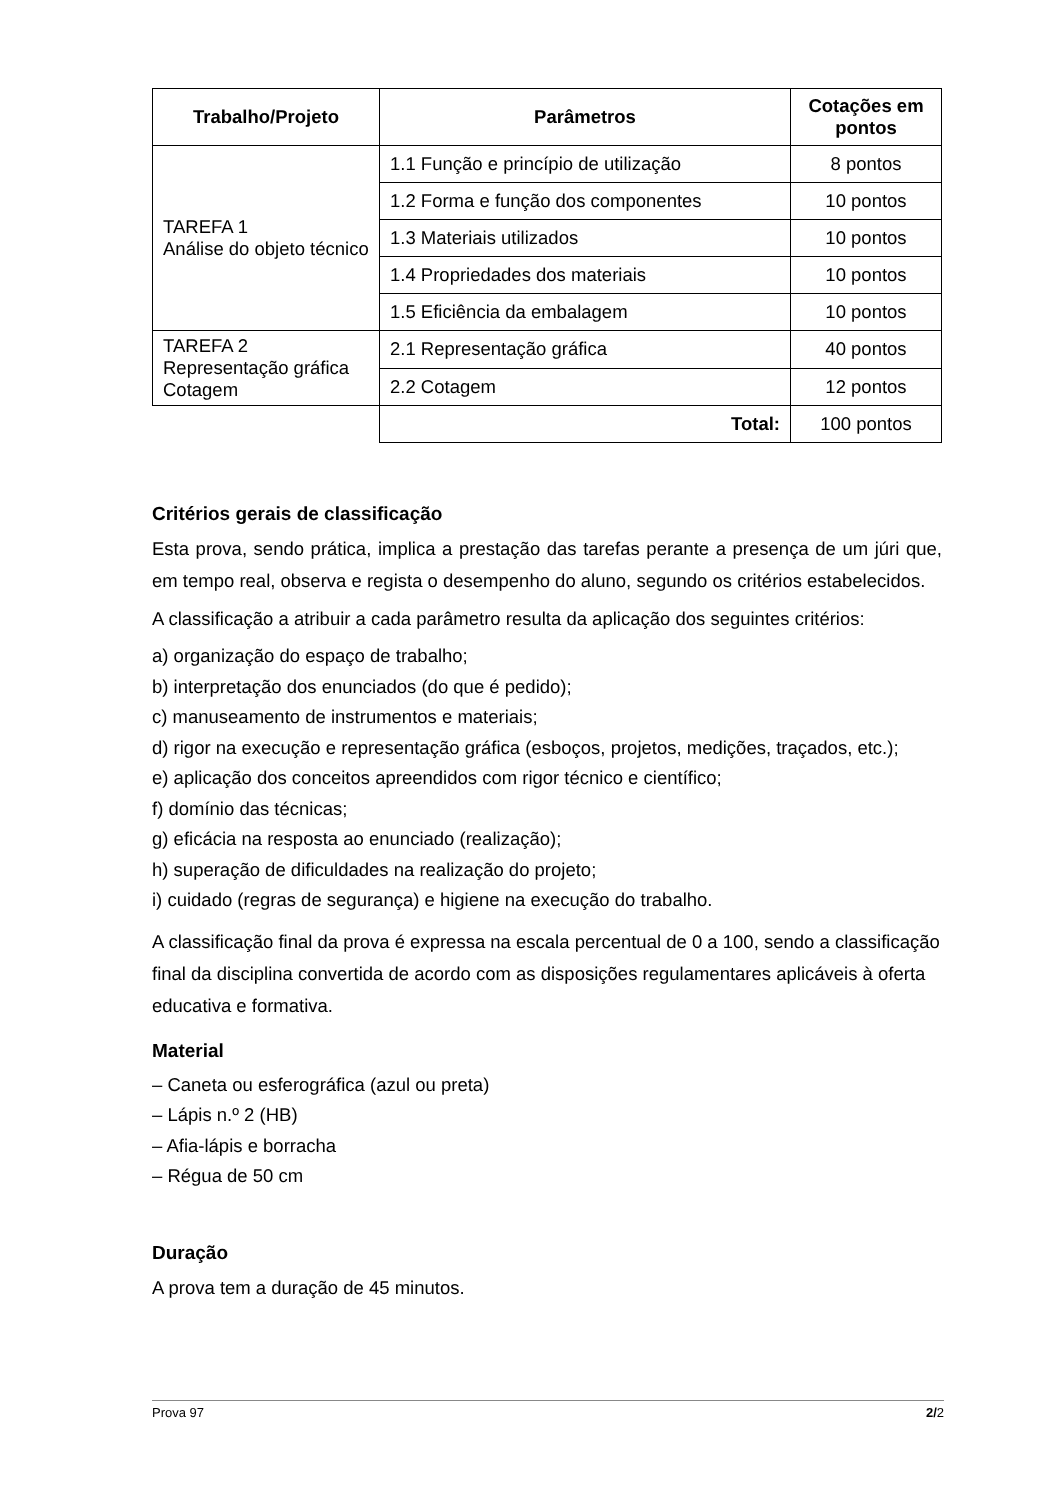| Trabalho/Projeto | Parâmetros | Cotações em pontos |
| --- | --- | --- |
| TAREFA 1 Análise do objeto técnico | 1.1 Função e princípio de utilização | 8 pontos |
| | 1.2 Forma e função dos componentes | 10 pontos |
| | 1.3 Materiais utilizados | 10 pontos |
| | 1.4 Propriedades dos materiais | 10 pontos |
| | 1.5 Eficiência da embalagem | 10 pontos |
| TAREFA 2 Representação gráfica Cotagem | 2.1 Representação gráfica | 40 pontos |
| | 2.2 Cotagem | 12 pontos |
| | Total: | 100 pontos |
Critérios gerais de classificação
Esta prova, sendo prática, implica a prestação das tarefas perante a presença de um júri que, em tempo real, observa e regista o desempenho do aluno, segundo os critérios estabelecidos.
A classificação a atribuir a cada parâmetro resulta da aplicação dos seguintes critérios:
a) organização do espaço de trabalho;
b) interpretação dos enunciados (do que é pedido);
c) manuseamento de instrumentos e materiais;
d) rigor na execução e representação gráfica (esboços, projetos, medições, traçados, etc.);
e) aplicação dos conceitos apreendidos com rigor técnico e científico;
f) domínio das técnicas;
g) eficácia na resposta ao enunciado (realização);
h) superação de dificuldades na realização do projeto;
i) cuidado (regras de segurança) e higiene na execução do trabalho.
A classificação final da prova é expressa na escala percentual de 0 a 100, sendo a classificação final da disciplina convertida de acordo com as disposições regulamentares aplicáveis à oferta educativa e formativa.
Material
– Caneta ou esferográfica (azul ou preta)
– Lápis n.º 2 (HB)
– Afia-lápis e borracha
– Régua de 50 cm
Duração
A prova tem a duração de 45 minutos.
Prova 97 2/2